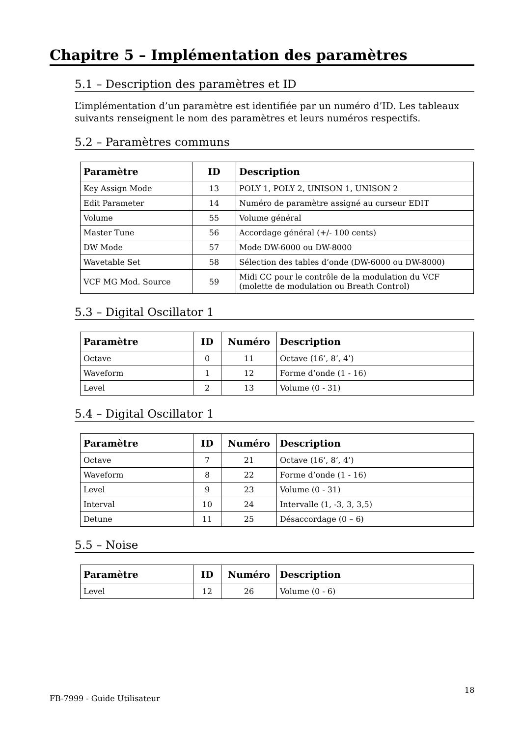Chapitre 5 – Implémentation des paramètres
5.1 – Description des paramètres et ID
L’implémentation d’un paramètre est identifiée par un numéro d’ID. Les tableaux suivants renseignent le nom des paramètres et leurs numéros respectifs.
5.2 – Paramètres communs
| Paramètre | ID | Description |
| --- | --- | --- |
| Key Assign Mode | 13 | POLY 1, POLY 2, UNISON 1, UNISON 2 |
| Edit Parameter | 14 | Numéro de paramètre assigné au curseur EDIT |
| Volume | 55 | Volume général |
| Master Tune | 56 | Accordage général (+/- 100 cents) |
| DW Mode | 57 | Mode DW-6000 ou DW-8000 |
| Wavetable Set | 58 | Sélection des tables d’onde (DW-6000 ou DW-8000) |
| VCF MG Mod. Source | 59 | Midi CC pour le contrôle de la modulation du VCF (molette de modulation ou Breath Control) |
5.3 – Digital Oscillator 1
| Paramètre | ID | Numéro | Description |
| --- | --- | --- | --- |
| Octave | 0 | 11 | Octave (16’, 8’, 4’) |
| Waveform | 1 | 12 | Forme d’onde (1 - 16) |
| Level | 2 | 13 | Volume (0 - 31) |
5.4 – Digital Oscillator 1
| Paramètre | ID | Numéro | Description |
| --- | --- | --- | --- |
| Octave | 7 | 21 | Octave (16’, 8’, 4’) |
| Waveform | 8 | 22 | Forme d’onde (1 - 16) |
| Level | 9 | 23 | Volume (0 - 31) |
| Interval | 10 | 24 | Intervalle (1, -3, 3, 3,5) |
| Detune | 11 | 25 | Désaccordage (0 – 6) |
5.5 – Noise
| Paramètre | ID | Numéro | Description |
| --- | --- | --- | --- |
| Level | 12 | 26 | Volume (0 - 6) |
FB-7999 - Guide Utilisateur
18